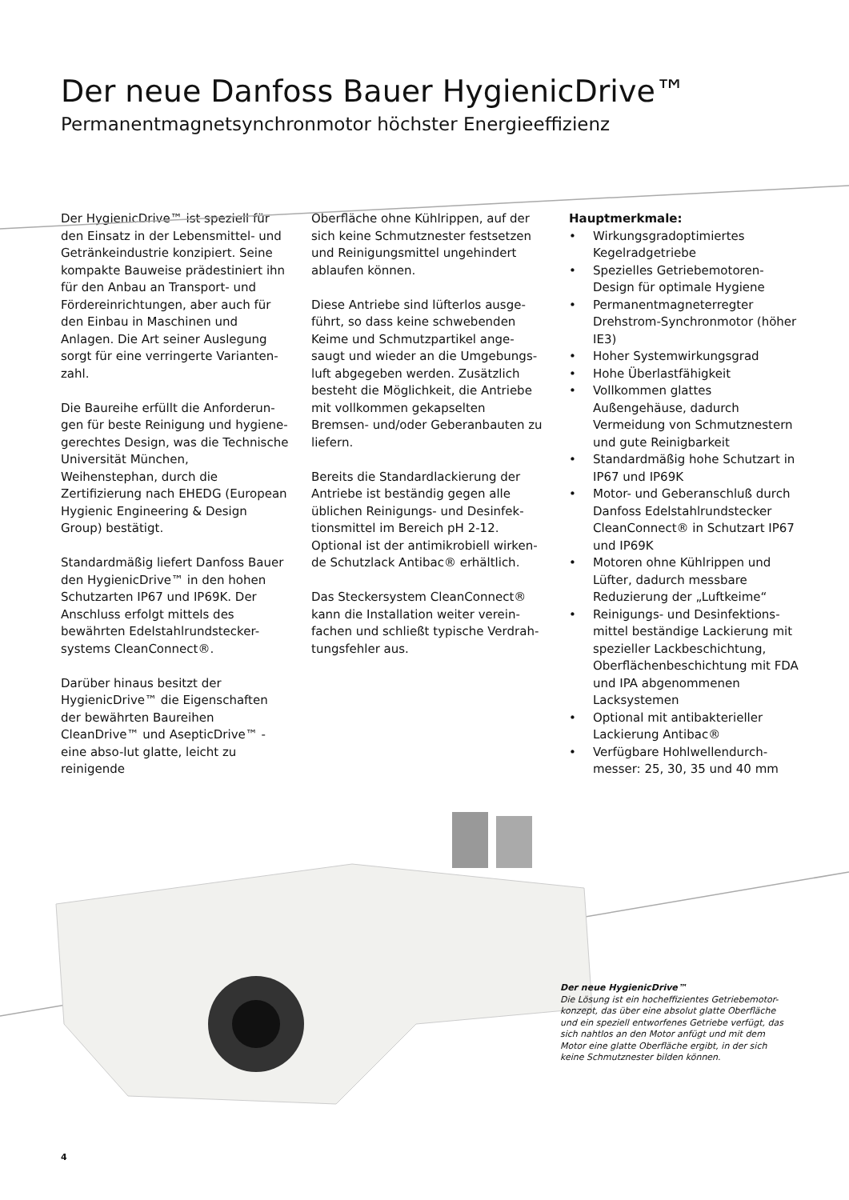Der neue Danfoss Bauer HygienicDrive™
Permanentmagnetsynchronmotor höchster Energieeffizienz
Der HygienicDrive™ ist speziell für den Einsatz in der Lebensmittel- und Getränkeindustrie konzipiert. Seine kompakte Bauweise prädestiniert ihn für den Anbau an Transport- und Fördereinrichtungen, aber auch für den Einbau in Maschinen und Anlagen. Die Art seiner Auslegung sorgt für eine verringerte Varianten-zahl.
Die Baureihe erfüllt die Anforderun-gen für beste Reinigung und hygiene-gerechtes Design, was die Technische Universität München, Weihenstephan, durch die Zertifizierung nach EHEDG (European Hygienic Engineering & Design Group) bestätigt.
Standardmäßig liefert Danfoss Bauer den HygienicDrive™ in den hohen Schutzarten IP67 und IP69K. Der Anschluss erfolgt mittels des bewährten Edelstahlrundstecker-systems CleanConnect®.
Darüber hinaus besitzt der HygienicDrive™ die Eigenschaften der bewährten Baureihen CleanDrive™ und AsepticDrive™ - eine abso-lut glatte, leicht zu reinigende
Oberfläche ohne Kühlrippen, auf der sich keine Schmutznester festsetzen und Reinigungsmittel ungehindert ablaufen können.
Diese Antriebe sind lüfterlos ausge-führt, so dass keine schwebenden Keime und Schmutzpartikel ange-saugt und wieder an die Umgebungs-luft abgegeben werden. Zusätzlich besteht die Möglichkeit, die Antriebe mit vollkommen gekapselten Bremsen- und/oder Geberanbauten zu liefern.
Bereits die Standardlackierung der Antriebe ist beständig gegen alle üblichen Reinigungs- und Desinfek-tionsmittel im Bereich pH 2-12. Optional ist der antimikrobiell wirken-de Schutzlack Antibac® erhältlich.
Das Steckersystem CleanConnect® kann die Installation weiter verein-fachen und schließt typische Verdrah-tungsfehler aus.
Hauptmerkmale:
• Wirkungsgradoptimiertes Kegelradgetriebe
• Spezielles Getriebemotoren-Design für optimale Hygiene
• Permanentmagneterregter Drehstrom-Synchronmotor (höher IE3)
• Hoher Systemwirkungsgrad
• Hohe Überlastfähigkeit
• Vollkommen glattes Außengehäuse, dadurch Vermeidung von Schmutznestern und gute Reinigbarkeit
• Standardmäßig hohe Schutzart in IP67 und IP69K
• Motor- und Geberanschluß durch Danfoss Edelstahlrundstecker CleanConnect® in Schutzart IP67 und IP69K
• Motoren ohne Kühlrippen und Lüfter, dadurch messbare Reduzierung der „Luftkeime“
• Reinigungs- und Desinfektions-mittel beständige Lackierung mit spezieller Lackbeschichtung, Oberflächenbeschichtung mit FDA und IPA abgenommenen Lacksystemen
• Optional mit antibakterieller Lackierung Antibac®
• Verfügbare Hohlwellendurch-messer: 25, 30, 35 und 40 mm
Der neue HygienicDrive™
Die Lösung ist ein hocheffizientes Getriebemotor-konzept, das über eine absolut glatte Oberfläche und ein speziell entworfenes Getriebe verfügt, das sich nahtlos an den Motor anfügt und mit dem Motor eine glatte Oberfläche ergibt, in der sich keine Schmutznester bilden können.
4